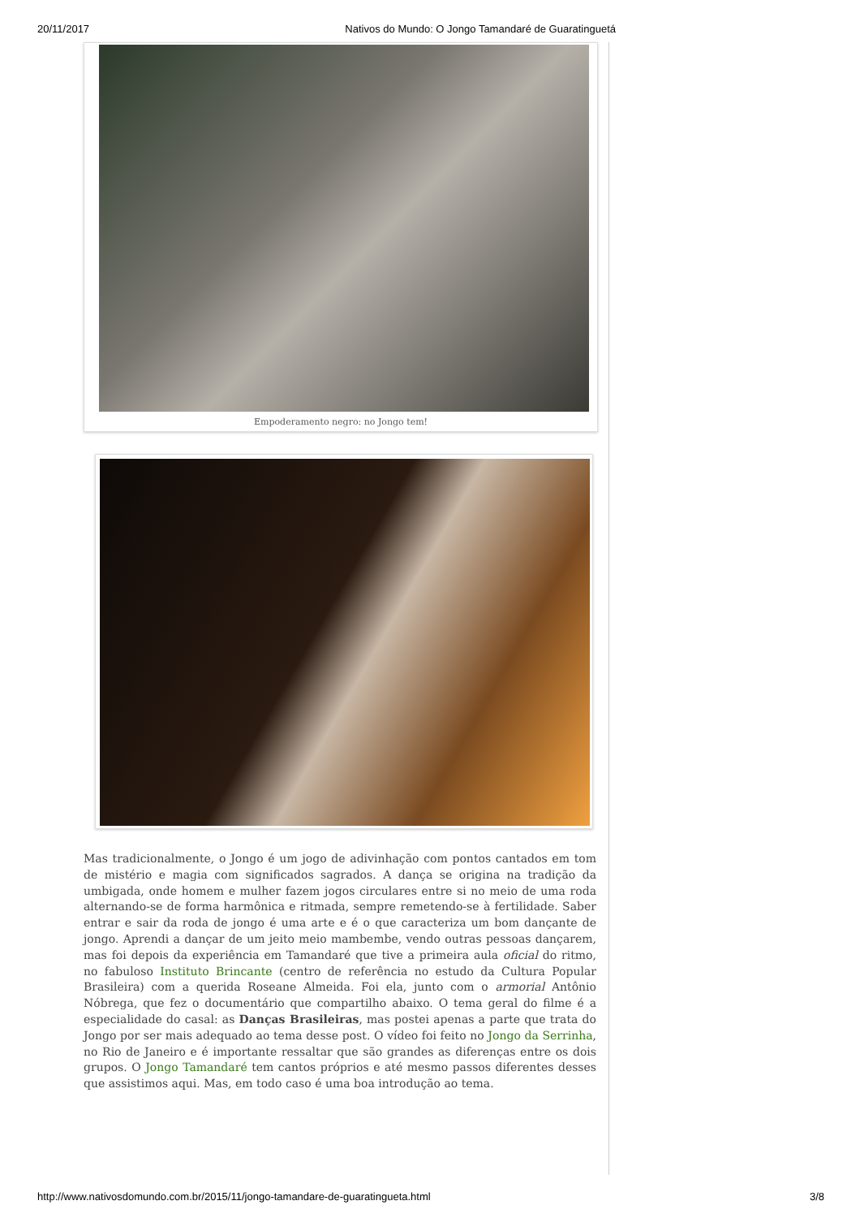20/11/2017 Nativos do Mundo: O Jongo Tamandaré de Guaratinguetá
Empoderamento negro: no Jongo tem!
Mas tradicionalmente, o Jongo é um jogo de adivinhação com pontos cantados em tom de mistério e magia com significados sagrados. A dança se origina na tradição da umbigada, onde homem e mulher fazem jogos circulares entre si no meio de uma roda alternando-se de forma harmônica e ritmada, sempre remetendo-se à fertilidade. Saber entrar e sair da roda de jongo é uma arte e é o que caracteriza um bom dançante de jongo. Aprendi a dançar de um jeito meio mambembe, vendo outras pessoas dançarem, mas foi depois da experiência em Tamandaré que tive a primeira aula oficial do ritmo, no fabuloso Instituto Brincante (centro de referência no estudo da Cultura Popular Brasileira) com a querida Roseane Almeida. Foi ela, junto com o armorial Antônio Nóbrega, que fez o documentário que compartilho abaixo. O tema geral do filme é a especialidade do casal: as Danças Brasileiras, mas postei apenas a parte que trata do Jongo por ser mais adequado ao tema desse post. O vídeo foi feito no Jongo da Serrinha, no Rio de Janeiro e é importante ressaltar que são grandes as diferenças entre os dois grupos. O Jongo Tamandaré tem cantos próprios e até mesmo passos diferentes desses que assistimos aqui. Mas, em todo caso é uma boa introdução ao tema.
http://www.nativosdomundo.com.br/2015/11/jongo-tamandare-de-guaratingueta.html 3/8